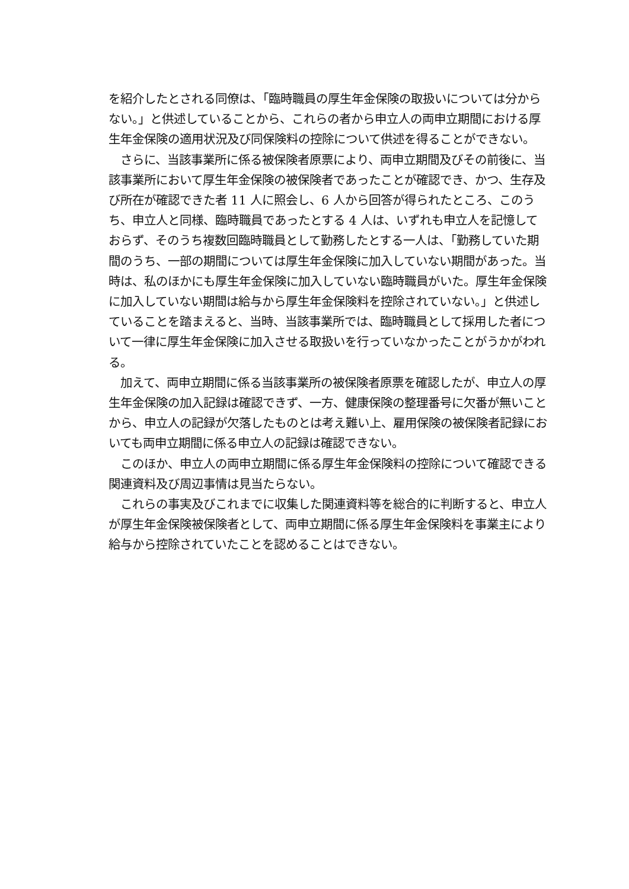を紹介したとされる同僚は、「臨時職員の厚生年金保険の取扱いについては分からない。」と供述していることから、これらの者から申立人の両申立期間における厚生年金保険の適用状況及び同保険料の控除について供述を得ることができない。
　さらに、当該事業所に係る被保険者原票により、両申立期間及びその前後に、当該事業所において厚生年金保険の被保険者であったことが確認でき、かつ、生存及び所在が確認できた者 11 人に照会し、6 人から回答が得られたところ、このうち、申立人と同様、臨時職員であったとする 4 人は、いずれも申立人を記憶しておらず、そのうち複数回臨時職員として勤務したとする一人は、「勤務していた期間のうち、一部の期間については厚生年金保険に加入していない期間があった。当時は、私のほかにも厚生年金保険に加入していない臨時職員がいた。厚生年金保険に加入していない期間は給与から厚生年金保険料を控除されていない。」と供述していることを踏まえると、当時、当該事業所では、臨時職員として採用した者について一律に厚生年金保険に加入させる取扱いを行っていなかったことがうかがわれる。
　加えて、両申立期間に係る当該事業所の被保険者原票を確認したが、申立人の厚生年金保険の加入記録は確認できず、一方、健康保険の整理番号に欠番が無いことから、申立人の記録が欠落したものとは考え難い上、雇用保険の被保険者記録においても両申立期間に係る申立人の記録は確認できない。
　このほか、申立人の両申立期間に係る厚生年金保険料の控除について確認できる関連資料及び周辺事情は見当たらない。
　これらの事実及びこれまでに収集した関連資料等を総合的に判断すると、申立人が厚生年金保険被保険者として、両申立期間に係る厚生年金保険料を事業主により給与から控除されていたことを認めることはできない。